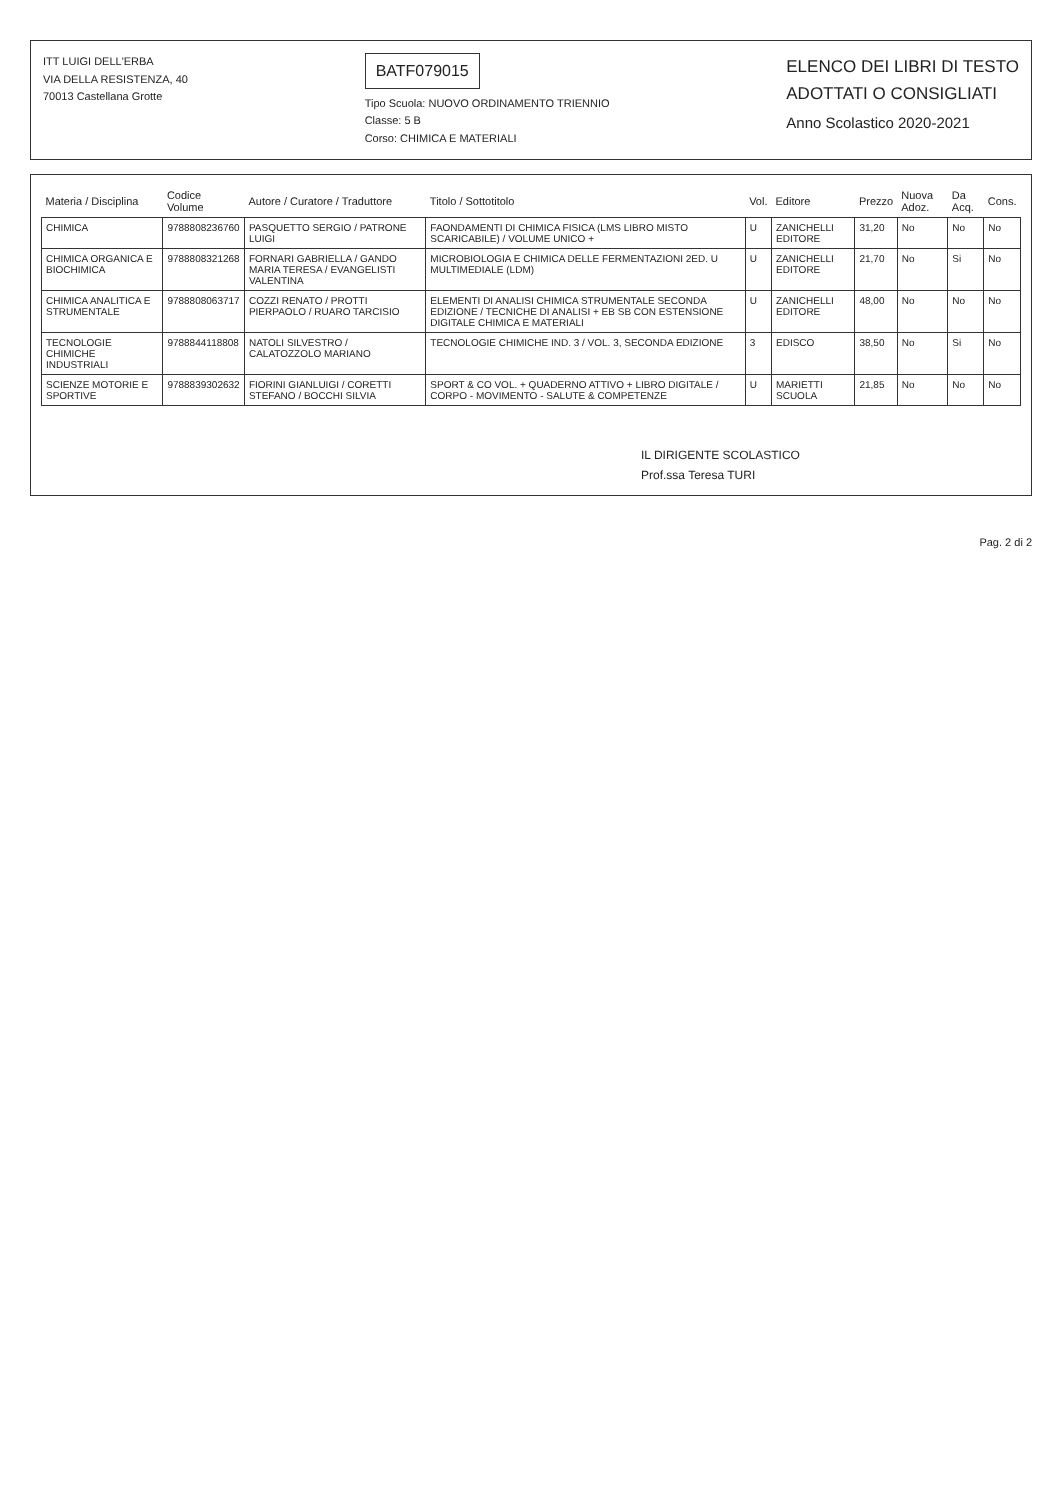ITT LUIGI DELL'ERBA
VIA DELLA RESISTENZA, 40
70013 Castellana Grotte
BATF079015
Tipo Scuola: NUOVO ORDINAMENTO TRIENNIO
Classe: 5 B
Corso: CHIMICA E MATERIALI
ELENCO DEI LIBRI DI TESTO
ADOTTATI O CONSIGLIATI
Anno Scolastico 2020-2021
| Materia / Disciplina | Codice Volume | Autore / Curatore / Traduttore | Titolo / Sottotitolo | Vol. | Editore | Prezzo | Nuova Adoz. | Da Acq. | Cons. |
| --- | --- | --- | --- | --- | --- | --- | --- | --- | --- |
| CHIMICA | 9788808236760 | PASQUETTO SERGIO / PATRONE LUIGI | FAONDAMENTI DI CHIMICA FISICA (LMS LIBRO MISTO SCARICABILE) / VOLUME UNICO + | U | ZANICHELLI EDITORE | 31,20 | No | No | No |
| CHIMICA ORGANICA E BIOCHIMICA | 9788808321268 | FORNARI GABRIELLA / GANDO MARIA TERESA / EVANGELISTI VALENTINA | MICROBIOLOGIA E CHIMICA DELLE FERMENTAZIONI 2ED. U MULTIMEDIALE (LDM) | U | ZANICHELLI EDITORE | 21,70 | No | Si | No |
| CHIMICA ANALITICA E STRUMENTALE | 9788808063717 | COZZI RENATO / PROTTI PIERPAOLO / RUARO TARCISIO | ELEMENTI DI ANALISI CHIMICA STRUMENTALE SECONDA EDIZIONE / TECNICHE DI ANALISI + EB SB CON ESTENSIONE DIGITALE CHIMICA E MATERIALI | U | ZANICHELLI EDITORE | 48,00 | No | No | No |
| TECNOLOGIE CHIMICHE INDUSTRIALI | 9788844118808 | NATOLI SILVESTRO / CALATOZZOLO MARIANO | TECNOLOGIE CHIMICHE IND. 3 / VOL. 3, SECONDA EDIZIONE | 3 | EDISCO | 38,50 | No | Si | No |
| SCIENZE MOTORIE E SPORTIVE | 9788839302632 | FIORINI GIANLUIGI / CORETTI STEFANO / BOCCHI SILVIA | SPORT & CO VOL. + QUADERNO ATTIVO + LIBRO DIGITALE / CORPO - MOVIMENTO - SALUTE & COMPETENZE | U | MARIETTI SCUOLA | 21,85 | No | No | No |
IL DIRIGENTE SCOLASTICO
Prof.ssa Teresa TURI
Pag. 2 di 2